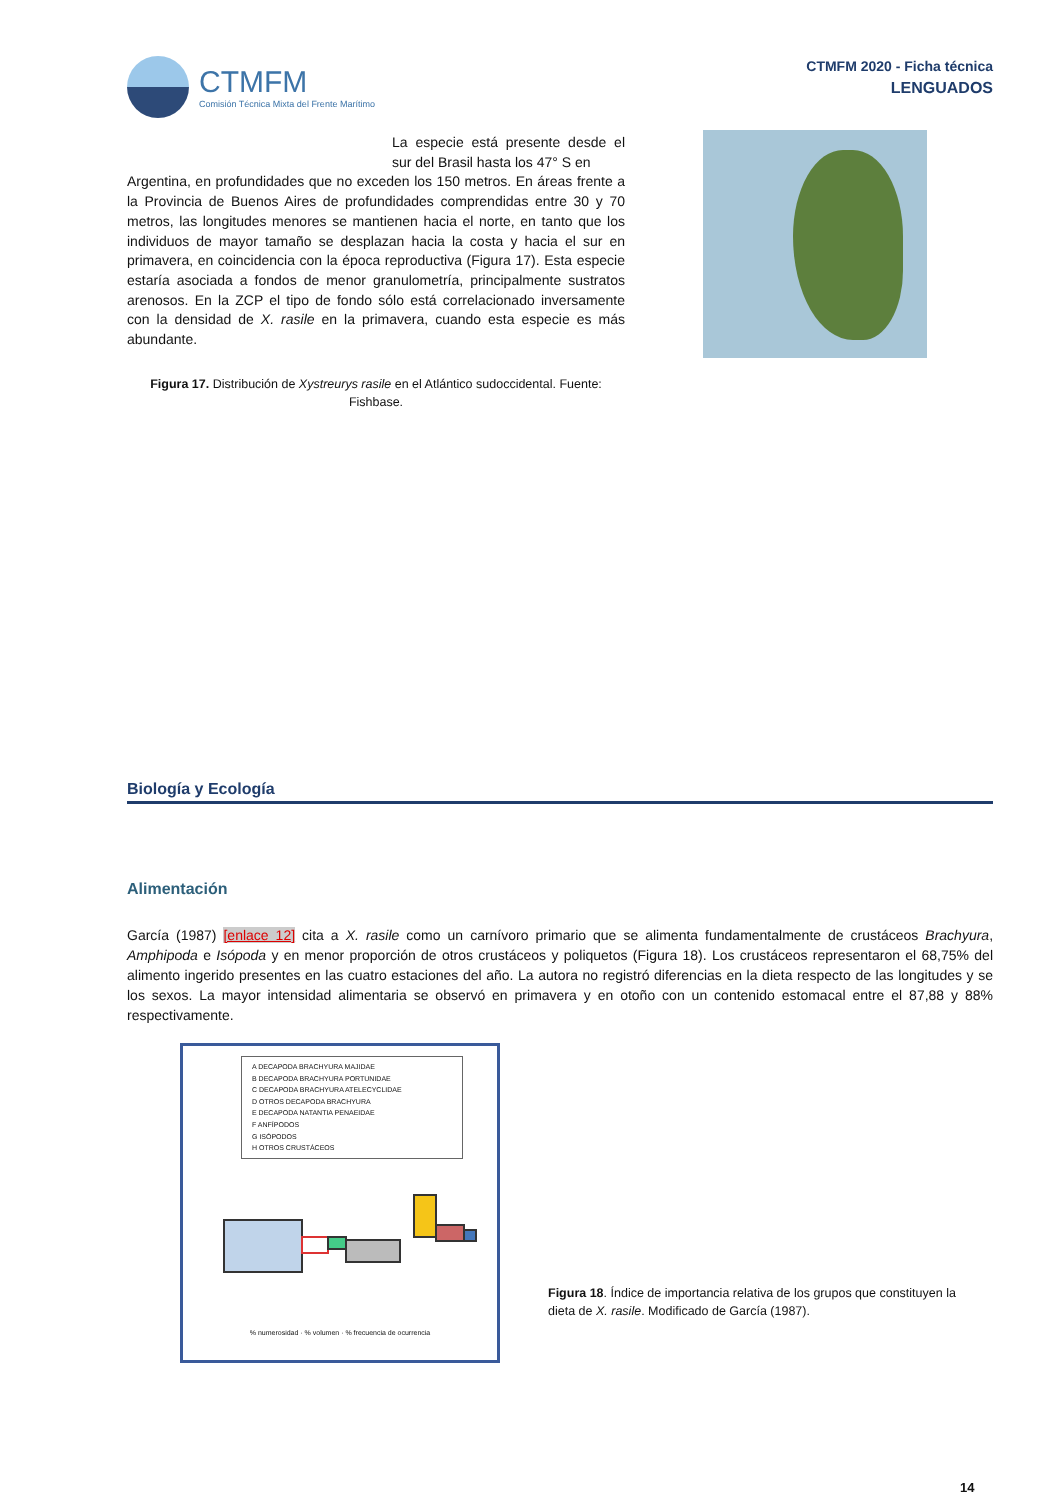CTMFM
Comisión Técnica Mixta del Frente Marítimo
CTMFM 2020 - Ficha técnica
LENGUADOS
La especie está presente desde el sur del Brasil hasta los 47° S en
Argentina, en profundidades que no exceden los 150 metros. En áreas frente a la Provincia de Buenos Aires de profundidades comprendidas entre 30 y 70 metros, las longitudes menores se mantienen hacia el norte, en tanto que los individuos de mayor tamaño se desplazan hacia la costa y hacia el sur en primavera, en coincidencia con la época reproductiva (Figura 17). Esta especie estaría asociada a fondos de menor granulometría, principalmente sustratos arenosos. En la ZCP el tipo de fondo sólo está correlacionado inversamente con la densidad de X. rasile en la primavera, cuando esta especie es más abundante.
Figura 17. Distribución de Xystreurys rasile en el Atlántico sudoccidental. Fuente: Fishbase.
Biología y Ecología
Alimentación
García (1987) [enlace 12] cita a X. rasile como un carnívoro primario que se alimenta fundamentalmente de crustáceos Brachyura, Amphipoda e Isópoda y en menor proporción de otros crustáceos y poliquetos (Figura 18). Los crustáceos representaron el 68,75% del alimento ingerido presentes en las cuatro estaciones del año. La autora no registró diferencias en la dieta respecto de las longitudes y se los sexos. La mayor intensidad alimentaria se observó en primavera y en otoño con un contenido estomacal entre el 87,88 y 88% respectivamente.
A DECAPODA BRACHYURA MAJIDAE
B DECAPODA BRACHYURA PORTUNIDAE
C DECAPODA BRACHYURA ATELECYCLIDAE
D OTROS DECAPODA BRACHYURA
E DECAPODA NATANTIA PENAEIDAE
F ANFÍPODOS
G ISÓPODOS
H OTROS CRUSTÁCEOS
% numerosidad · % volumen · % frecuencia de ocurrencia
Figura 18. Índice de importancia relativa de los grupos que constituyen la dieta de X. rasile. Modificado de García (1987).
14